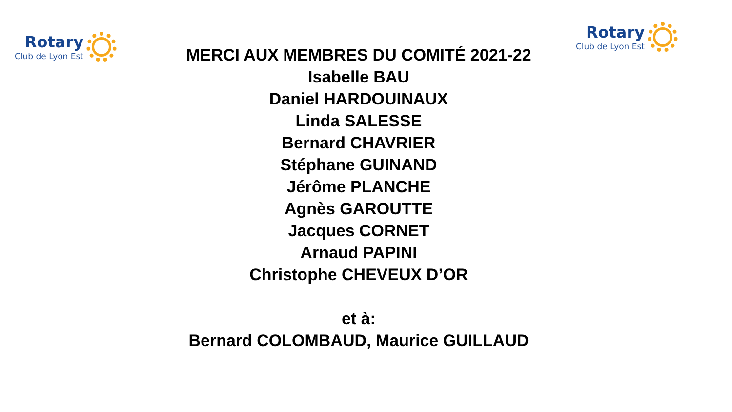Rotary
Club de Lyon Est
MERCI AUX MEMBRES DU COMITÉ 2021-22
Isabelle BAU
Daniel HARDOUINAUX
Linda SALESSE
Bernard CHAVRIER
Stéphane GUINAND
Jérôme PLANCHE
Agnès GAROUTTE
Jacques CORNET
Arnaud PAPINI
Christophe CHEVEUX D’OR
et à:
Bernard COLOMBAUD, Maurice GUILLAUD
Rotary
Club de Lyon Est